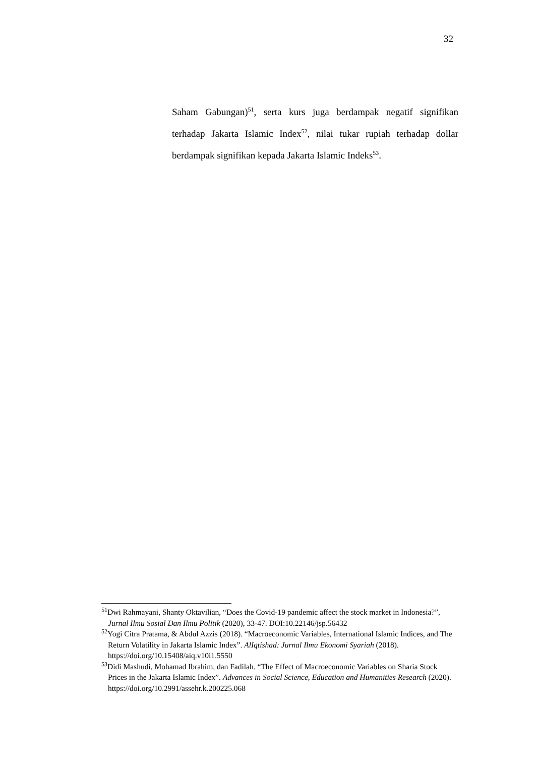32
Saham Gabungan)<sup>51</sup>, serta kurs juga berdampak negatif signifikan terhadap Jakarta Islamic Index<sup>52</sup>, nilai tukar rupiah terhadap dollar berdampak signifikan kepada Jakarta Islamic Indeks<sup>53</sup>.
<sup>51</sup> Dwi Rahmayani, Shanty Oktavilian, “Does the Covid-19 pandemic affect the stock market in Indonesia?”, Jurnal Ilmu Sosial Dan Ilmu Politik (2020), 33-47. DOI:10.22146/jsp.56432
<sup>52</sup> Yogi Citra Pratama, & Abdul Azzis (2018). “Macroeconomic Variables, International Islamic Indices, and The Return Volatility in Jakarta Islamic Index”. AlIqtishad: Jurnal Ilmu Ekonomi Syariah (2018). https://doi.org/10.15408/aiq.v10i1.5550
<sup>53</sup> Didi Mashudi, Mohamad Ibrahim, dan Fadilah. “The Effect of Macroeconomic Variables on Sharia Stock Prices in the Jakarta Islamic Index”. Advances in Social Science, Education and Humanities Research (2020). https://doi.org/10.2991/assehr.k.200225.068